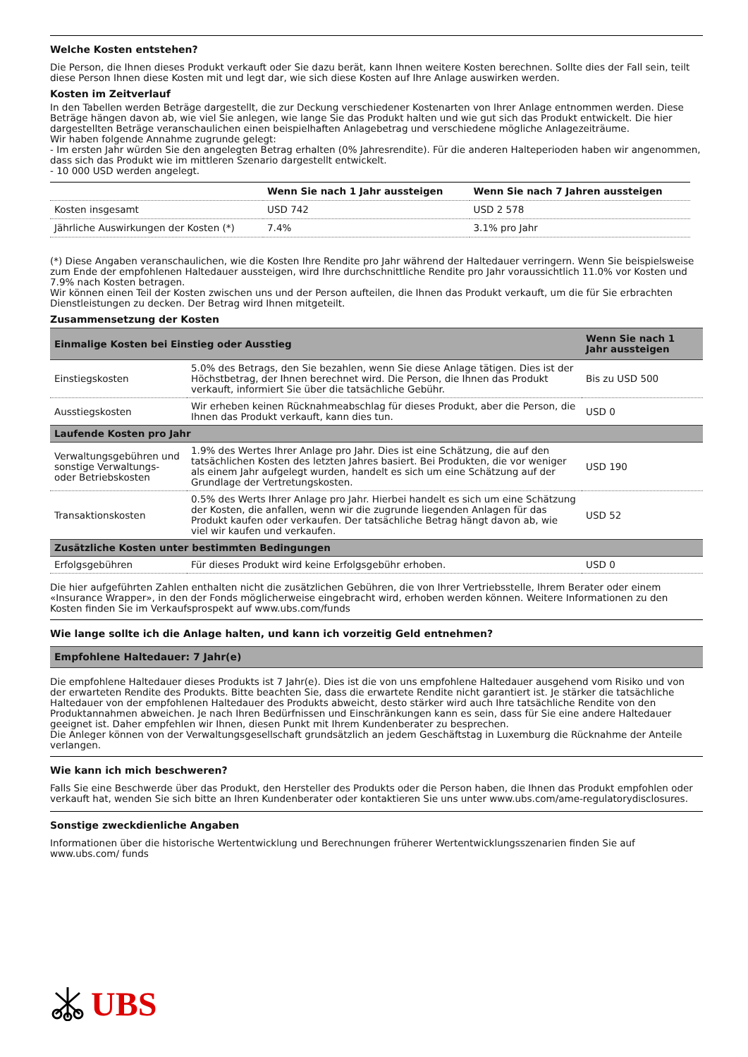Welche Kosten entstehen?
Die Person, die Ihnen dieses Produkt verkauft oder Sie dazu berät, kann Ihnen weitere Kosten berechnen. Sollte dies der Fall sein, teilt diese Person Ihnen diese Kosten mit und legt dar, wie sich diese Kosten auf Ihre Anlage auswirken werden.
Kosten im Zeitverlauf
In den Tabellen werden Beträge dargestellt, die zur Deckung verschiedener Kostenarten von Ihrer Anlage entnommen werden. Diese Beträge hängen davon ab, wie viel Sie anlegen, wie lange Sie das Produkt halten und wie gut sich das Produkt entwickelt. Die hier dargestellten Beträge veranschaulichen einen beispielhaften Anlagebetrag und verschiedene mögliche Anlagezeiträume.
Wir haben folgende Annahme zugrunde gelegt:
- Im ersten Jahr würden Sie den angelegten Betrag erhalten (0% Jahresrendite). Für die anderen Halteperioden haben wir angenommen, dass sich das Produkt wie im mittleren Szenario dargestellt entwickelt.
- 10 000 USD werden angelegt.
| | Wenn Sie nach 1 Jahr aussteigen | Wenn Sie nach 7 Jahren aussteigen |
| --- | --- | --- |
| Kosten insgesamt | USD 742 | USD 2 578 |
| Jährliche Auswirkungen der Kosten (*) | 7.4% | 3.1% pro Jahr |
(*) Diese Angaben veranschaulichen, wie die Kosten Ihre Rendite pro Jahr während der Haltedauer verringern. Wenn Sie beispielsweise zum Ende der empfohlenen Haltedauer aussteigen, wird Ihre durchschnittliche Rendite pro Jahr voraussichtlich 11.0% vor Kosten und 7.9% nach Kosten betragen.
Wir können einen Teil der Kosten zwischen uns und der Person aufteilen, die Ihnen das Produkt verkauft, um die für Sie erbrachten Dienstleistungen zu decken. Der Betrag wird Ihnen mitgeteilt.
Zusammensetzung der Kosten
| Einmalige Kosten bei Einstieg oder Ausstieg | | Wenn Sie nach 1 Jahr aussteigen |
| --- | --- | --- |
| Einstiegskosten | 5.0% des Betrags, den Sie bezahlen, wenn Sie diese Anlage tätigen. Dies ist der Höchstbetrag, der Ihnen berechnet wird. Die Person, die Ihnen das Produkt verkauft, informiert Sie über die tatsächliche Gebühr. | Bis zu USD 500 |
| Ausstiegskosten | Wir erheben keinen Rücknahmeabschlag für dieses Produkt, aber die Person, die Ihnen das Produkt verkauft, kann dies tun. | USD 0 |
| Laufende Kosten pro Jahr | | |
| Verwaltungsgebühren und sonstige Verwaltungs- oder Betriebskosten | 1.9% des Wertes Ihrer Anlage pro Jahr. Dies ist eine Schätzung, die auf den tatsächlichen Kosten des letzten Jahres basiert. Bei Produkten, die vor weniger als einem Jahr aufgelegt wurden, handelt es sich um eine Schätzung auf der Grundlage der Vertretungskosten. | USD 190 |
| Transaktionskosten | 0.5% des Werts Ihrer Anlage pro Jahr. Hierbei handelt es sich um eine Schätzung der Kosten, die anfallen, wenn wir die zugrunde liegenden Anlagen für das Produkt kaufen oder verkaufen. Der tatsächliche Betrag hängt davon ab, wie viel wir kaufen und verkaufen. | USD 52 |
| Zusätzliche Kosten unter bestimmten Bedingungen | | |
| Erfolgsgebühren | Für dieses Produkt wird keine Erfolgsgebühr erhoben. | USD 0 |
Die hier aufgeführten Zahlen enthalten nicht die zusätzlichen Gebühren, die von Ihrer Vertriebsstelle, Ihrem Berater oder einem «Insurance Wrapper», in den der Fonds möglicherweise eingebracht wird, erhoben werden können. Weitere Informationen zu den Kosten finden Sie im Verkaufsprospekt auf www.ubs.com/funds
Wie lange sollte ich die Anlage halten, und kann ich vorzeitig Geld entnehmen?
Empfohlene Haltedauer: 7 Jahr(e)
Die empfohlene Haltedauer dieses Produkts ist 7 Jahr(e). Dies ist die von uns empfohlene Haltedauer ausgehend vom Risiko und von der erwarteten Rendite des Produkts. Bitte beachten Sie, dass die erwartete Rendite nicht garantiert ist. Je stärker die tatsächliche Haltedauer von der empfohlenen Haltedauer des Produkts abweicht, desto stärker wird auch Ihre tatsächliche Rendite von den Produktannahmen abweichen. Je nach Ihren Bedürfnissen und Einschränkungen kann es sein, dass für Sie eine andere Haltedauer geeignet ist. Daher empfehlen wir Ihnen, diesen Punkt mit Ihrem Kundenberater zu besprechen.
Die Anleger können von der Verwaltungsgesellschaft grundsätzlich an jedem Geschäftstag in Luxemburg die Rücknahme der Anteile verlangen.
Wie kann ich mich beschweren?
Falls Sie eine Beschwerde über das Produkt, den Hersteller des Produkts oder die Person haben, die Ihnen das Produkt empfohlen oder verkauft hat, wenden Sie sich bitte an Ihren Kundenberater oder kontaktieren Sie uns unter www.ubs.com/ame-regulatorydisclosures.
Sonstige zweckdienliche Angaben
Informationen über die historische Wertentwicklung und Berechnungen früherer Wertentwicklungsszenarien finden Sie auf www.ubs.com/ funds
UBS